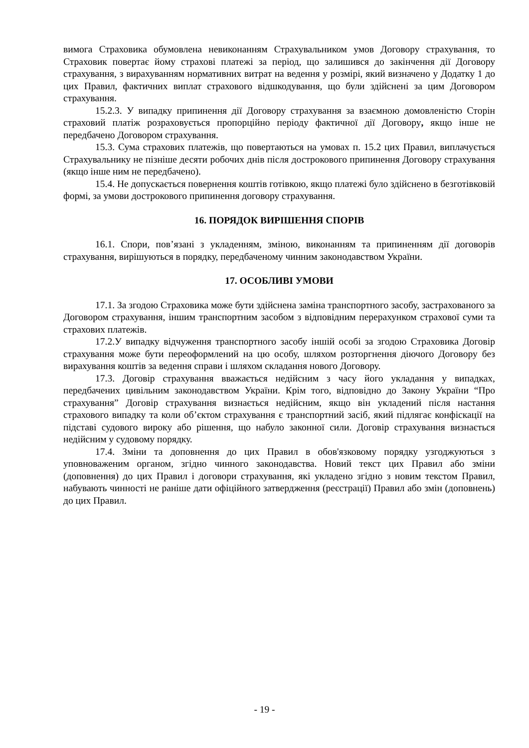вимога Страховика обумовлена невиконанням Страхувальником умов Договору страхування, то Страховик повертає йому страхові платежі за період, що залишився до закінчення дії Договору страхування, з вирахуванням нормативних витрат на ведення у розмірі, який визначено у Додатку 1 до цих Правил, фактичних виплат страхового відшкодування, що були здійснені за цим Договором страхування.
15.2.3. У випадку припинення дії Договору страхування за взаємною домовленістю Сторін страховий платіж розраховується пропорційно періоду фактичної дії Договору, якщо інше не передбачено Договором страхування.
15.3. Сума страхових платежів, що повертаються на умовах п. 15.2 цих Правил, виплачується Страхувальнику не пізніше десяти робочих днів після дострокового припинення Договору страхування (якщо інше ним не передбачено).
15.4. Не допускається повернення коштів готівкою, якщо платежі було здійснено в безготівковій формі, за умови дострокового припинення договору страхування.
16. ПОРЯДОК ВИРІШЕННЯ СПОРІВ
16.1. Спори, пов’язані з укладенням, зміною, виконанням та припиненням дії договорів страхування, вирішуються в порядку, передбаченому чинним законодавством України.
17. ОСОБЛИВІ УМОВИ
17.1. За згодою Страховика може бути здійснена заміна транспортного засобу, застрахованого за Договором страхування, іншим транспортним засобом з відповідним перерахунком страхової суми та страхових платежів.
17.2.У випадку відчуження транспортного засобу іншій особі за згодою Страховика Договір страхування може бути переоформлений на цю особу, шляхом розторгнення діючого Договору без вирахування коштів за ведення справи і шляхом складання нового Договору.
17.3. Договір страхування вважається недійсним з часу його укладання у випадках, передбачених цивільним законодавством України. Крім того, відповідно до Закону України “Про страхування” Договір страхування визнається недійсним, якщо він укладений після настання страхового випадку та коли об’єктом страхування є транспортний засіб, який підлягає конфіскації на підставі судового вироку або рішення, що набуло законної сили. Договір страхування визнається недійсним у судовому порядку.
17.4. Зміни та доповнення до цих Правил в обов'язковому порядку узгоджуються з уповноваженим органом, згідно чинного законодавства. Новий текст цих Правил або зміни (доповнення) до цих Правил і договори страхування, які укладено згідно з новим текстом Правил, набувають чинності не раніше дати офіційного затвердження (реєстрації) Правил або змін (доповнень) до цих Правил.
- 19 -